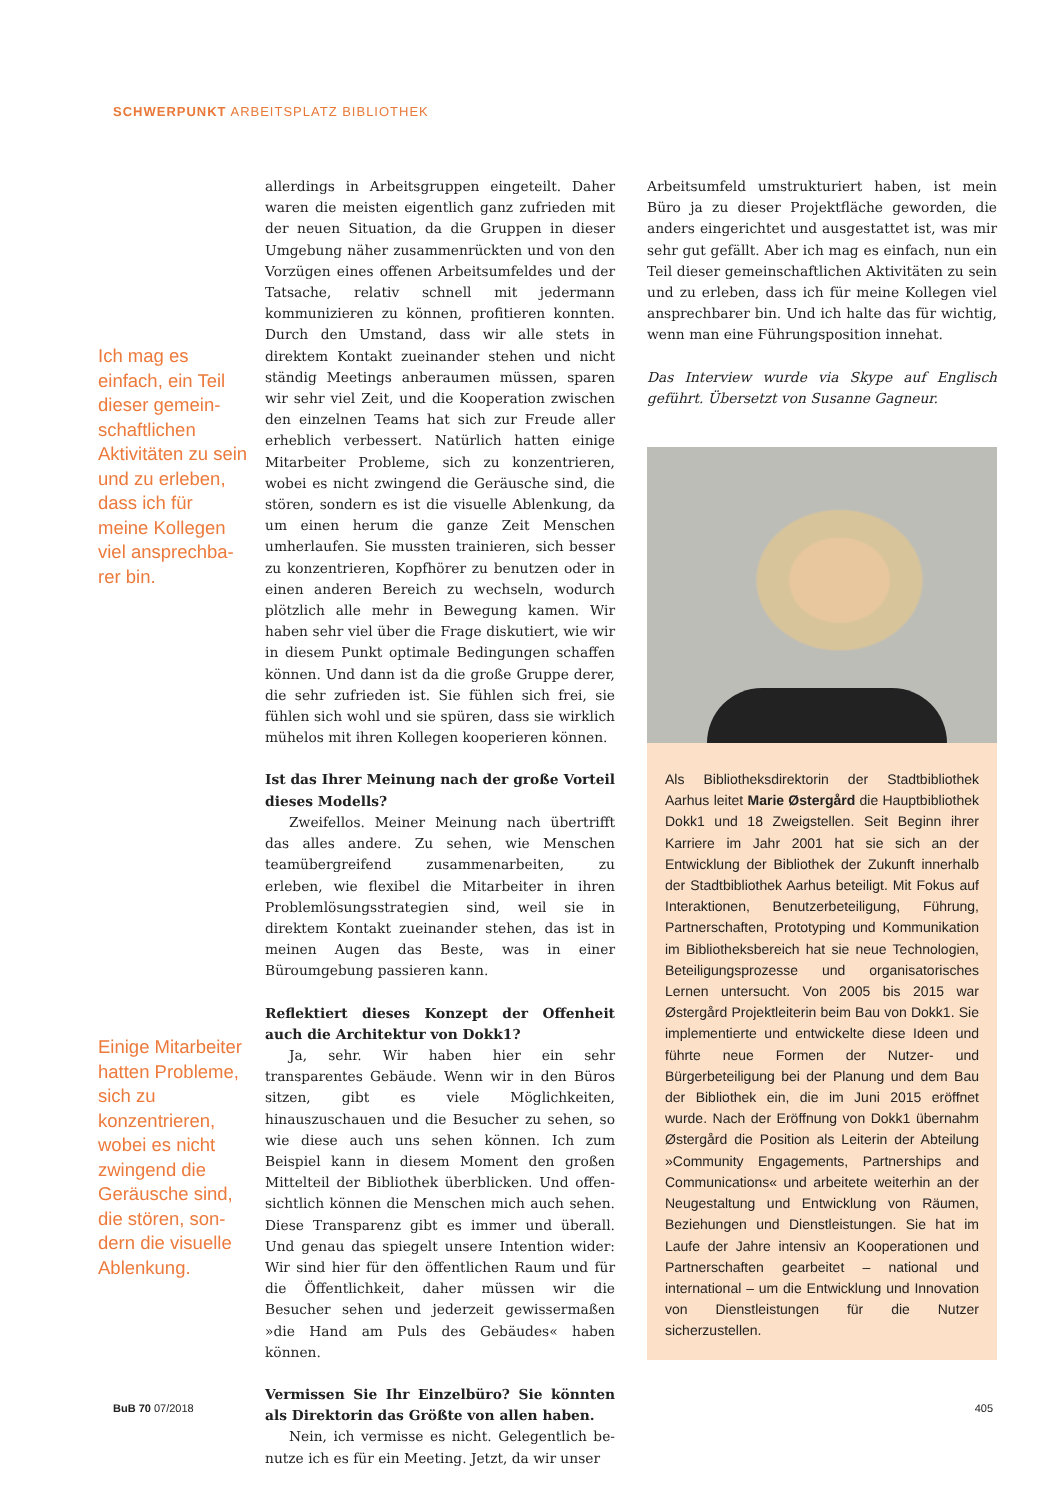SCHWERPUNKT ARBEITSPLATZ BIBLIOTHEK
Ich mag es einfach, ein Teil dieser gemein­schaftlichen Aktivitäten zu sein und zu erle­ben, dass ich für meine Kollegen viel ansprechba­rer bin.
Einige Mitarbei­ter hatten Pro­bleme, sich zu konzentrieren, wobei es nicht zwingend die Geräusche sind, die stören, son­dern die visuelle Ablenkung.
allerdings in Arbeitsgruppen eingeteilt. Daher waren die meisten eigentlich ganz zufrieden mit der neuen Situation, da die Gruppen in dieser Umgebung nä­her zusammenrückten und von den Vorzügen eines offenen Arbeitsumfeldes und der Tatsache, relativ schnell mit jedermann kommunizieren zu können, profitieren konnten. Durch den Umstand, dass wir alle stets in direktem Kontakt zueinander stehen und nicht ständig Meetings anberaumen müssen, sparen wir sehr viel Zeit, und die Kooperation zwischen den einzelnen Teams hat sich zur Freude aller erheblich verbessert. Natürlich hatten einige Mitarbeiter Pro­bleme, sich zu konzentrieren, wobei es nicht zwin­gend die Geräusche sind, die stören, sondern es ist die visuelle Ablenkung, da um einen herum die ganze Zeit Menschen umherlaufen. Sie mussten trainieren, sich besser zu konzentrieren, Kopfhörer zu benutzen oder in einen anderen Bereich zu wechseln, wodurch plötzlich alle mehr in Bewegung kamen. Wir haben sehr viel über die Frage diskutiert, wie wir in diesem Punkt optimale Bedingungen schaffen können. Und dann ist da die große Gruppe derer, die sehr zufrie­den ist. Sie fühlen sich frei, sie fühlen sich wohl und sie spüren, dass sie wirklich mühelos mit ihren Kol­legen kooperieren können.
Ist das Ihrer Meinung nach der große Vorteil die­ses Modells?
Zweifellos. Meiner Meinung nach übertrifft das alles andere. Zu sehen, wie Menschen teamüber­greifend zusammenarbeiten, zu erleben, wie flexi­bel die Mitarbeiter in ihren Problemlösungsstrate­gien sind, weil sie in direktem Kontakt zueinander stehen, das ist in meinen Augen das Beste, was in einer Büroumgebung passieren kann.
Reflektiert dieses Konzept der Offenheit auch die Architektur von Dokk1?
Ja, sehr. Wir haben hier ein sehr transparentes Gebäude. Wenn wir in den Büros sitzen, gibt es viele Möglichkeiten, hinauszuschauen und die Besucher zu sehen, so wie diese auch uns sehen können. Ich zum Beispiel kann in diesem Moment den großen Mittelteil der Bibliothek überblicken. Und offen­sichtlich können die Menschen mich auch sehen. Diese Transparenz gibt es immer und überall. Und genau das spiegelt unsere Intention wider: Wir sind hier für den öffentlichen Raum und für die Öffent­lichkeit, daher müssen wir die Besucher sehen und jederzeit gewissermaßen »die Hand am Puls des Ge­bäudes« haben können.
Vermissen Sie Ihr Einzelbüro? Sie könnten als Direktorin das Größte von allen haben.
Nein, ich vermisse es nicht. Gelegentlich be­nutze ich es für ein Meeting. Jetzt, da wir unser
Arbeitsumfeld umstrukturiert haben, ist mein Büro ja zu dieser Projektfläche geworden, die anders ein­gerichtet und ausgestattet ist, was mir sehr gut ge­fällt. Aber ich mag es einfach, nun ein Teil dieser gemeinschaftlichen Aktivitäten zu sein und zu erle­ben, dass ich für meine Kollegen viel ansprechbarer bin. Und ich halte das für wichtig, wenn man eine Führungsposition innehat.
Das Interview wurde via Skype auf Englisch geführt. Übersetzt von Susanne Gagneur.
Als Bibliotheksdirektorin der Stadtbibliothek Aarhus leitet Marie Østergård die Hauptbiblio­thek Dokk1 und 18 Zweigstellen. Seit Beginn ihrer Karriere im Jahr 2001 hat sie sich an der Entwicklung der Bibliothek der Zukunft inner­halb der Stadtbibliothek Aarhus beteiligt. Mit Fokus auf Interaktionen, Benutzerbeteiligung, Führung, Partnerschaften, Prototyping und Kommunikation im Bibliotheksbereich hat sie neue Technologien, Beteiligungsprozesse und organisatorisches Lernen untersucht. Von 2005 bis 2015 war Østergård Projektleiterin beim Bau von Dokk1. Sie implementierte und entwickelte diese Ideen und führte neue Formen der Nut­zer- und Bürgerbeteiligung bei der Planung und dem Bau der Bibliothek ein, die im Juni 2015 eröffnet wurde. Nach der Eröffnung von Dokk1 übernahm Østergård die Position als Leiterin der Abteilung »Community Engagements, Part­nerships and Communications« und arbeitete weiterhin an der Neugestaltung und Entwick­lung von Räumen, Beziehungen und Dienstleis­tungen. Sie hat im Laufe der Jahre intensiv an Kooperationen und Partnerschaften gearbeitet – national und international – um die Entwick­lung und Innovation von Dienstleistungen für die Nutzer sicherzustellen.
BuB 70 07/2018 405